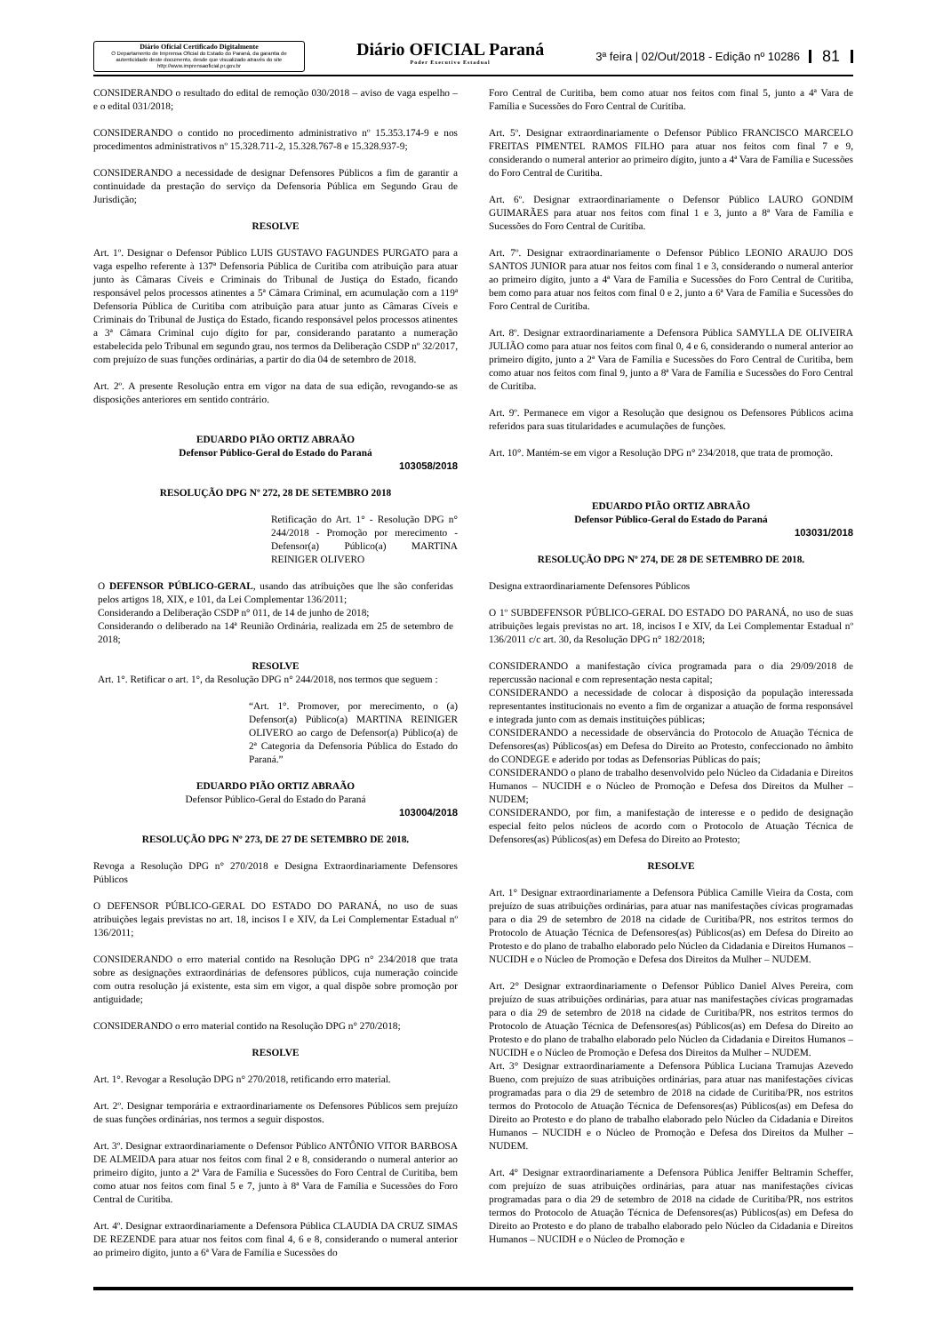Diário Oficial Certificado Digitalmente
O Departamento de Imprensa Oficial do Estado do Paraná, da garantia de autenticidade deste documento, desde que visualizado através do site http://www.imprensaoficial.pr.gov.br
Diário OFICIAL Paraná
Poder Executivo Estadual
3ª feira | 02/Out/2018 - Edição nº 10286
81
CONSIDERANDO o resultado do edital de remoção 030/2018 – aviso de vaga espelho – e o edital 031/2018;
CONSIDERANDO o contido no procedimento administrativo nº 15.353.174-9 e nos procedimentos administrativos nº 15.328.711-2, 15.328.767-8 e 15.328.937-9;
CONSIDERANDO a necessidade de designar Defensores Públicos a fim de garantir a continuidade da prestação do serviço da Defensoria Pública em Segundo Grau de Jurisdição;
RESOLVE
Art. 1º. Designar o Defensor Público LUIS GUSTAVO FAGUNDES PURGATO para a vaga espelho referente à 137ª Defensoria Pública de Curitiba com atribuição para atuar junto às Câmaras Cíveis e Criminais do Tribunal de Justiça do Estado, ficando responsável pelos processos atinentes a 5ª Câmara Criminal, em acumulação com a 119ª Defensoria Pública de Curitiba com atribuição para atuar junto as Câmaras Cíveis e Criminais do Tribunal de Justiça do Estado, ficando responsável pelos processos atinentes a 3ª Câmara Criminal cujo dígito for par, considerando paratanto a numeração estabelecida pelo Tribunal em segundo grau, nos termos da Deliberação CSDP nº 32/2017, com prejuízo de suas funções ordinárias, a partir do dia 04 de setembro de 2018.
Art. 2º. A presente Resolução entra em vigor na data de sua edição, revogando-se as disposições anteriores em sentido contrário.
EDUARDO PIÃO ORTIZ ABRAÃO
Defensor Público-Geral do Estado do Paraná
103058/2018
RESOLUÇÃO DPG Nº 272, 28 DE SETEMBRO 2018
Retificação do Art. 1° - Resolução DPG n° 244/2018 - Promoção por merecimento - Defensor(a) Público(a) MARTINA REINIGER OLIVERO
O DEFENSOR PÚBLICO-GERAL, usando das atribuições que lhe são conferidas pelos artigos 18, XIX, e 101, da Lei Complementar 136/2011;
Considerando a Deliberação CSDP n° 011, de 14 de junho de 2018;
Considerando o deliberado na 14ª Reunião Ordinária, realizada em 25 de setembro de 2018;
RESOLVE
Art. 1°. Retificar o art. 1°, da Resolução DPG n° 244/2018, nos termos que seguem :
“Art. 1°. Promover, por merecimento, o (a) Defensor(a) Público(a) MARTINA REINIGER OLIVERO ao cargo de Defensor(a) Público(a) de 2ª Categoria da Defensoria Pública do Estado do Paraná.”
EDUARDO PIÃO ORTIZ ABRAÃO
Defensor Público-Geral do Estado do Paraná
103004/2018
RESOLUÇÃO DPG Nº 273, DE 27 DE SETEMBRO DE 2018.
Revoga a Resolução DPG n° 270/2018 e Designa Extraordinariamente Defensores Públicos
O DEFENSOR PÚBLICO-GERAL DO ESTADO DO PARANÁ, no uso de suas atribuições legais previstas no art. 18, incisos I e XIV, da Lei Complementar Estadual nº 136/2011;
CONSIDERANDO o erro material contido na Resolução DPG n° 234/2018 que trata sobre as designações extraordinárias de defensores públicos, cuja numeração coincide com outra resolução já existente, esta sim em vigor, a qual dispõe sobre promoção por antiguidade;
CONSIDERANDO o erro material contido na Resolução DPG n° 270/2018;
RESOLVE
Art. 1°. Revogar a Resolução DPG n° 270/2018, retificando erro material.
Art. 2º. Designar temporária e extraordinariamente os Defensores Públicos sem prejuízo de suas funções ordinárias, nos termos a seguir dispostos.
Art. 3º. Designar extraordinariamente o Defensor Público ANTÔNIO VITOR BARBOSA DE ALMEIDA para atuar nos feitos com final 2 e 8, considerando o numeral anterior ao primeiro dígito, junto a 2ª Vara de Família e Sucessões do Foro Central de Curitiba, bem como atuar nos feitos com final 5 e 7, junto à 8ª Vara de Família e Sucessões do Foro Central de Curitiba.
Art. 4º. Designar extraordinariamente a Defensora Pública CLAUDIA DA CRUZ SIMAS DE REZENDE para atuar nos feitos com final 4, 6 e 8, considerando o numeral anterior ao primeiro dígito, junto a 6ª Vara de Família e Sucessões do
Foro Central de Curitiba, bem como atuar nos feitos com final 5, junto a 4ª Vara de Família e Sucessões do Foro Central de Curitiba.
Art. 5º. Designar extraordinariamente o Defensor Público FRANCISCO MARCELO FREITAS PIMENTEL RAMOS FILHO para atuar nos feitos com final 7 e 9, considerando o numeral anterior ao primeiro dígito, junto a 4ª Vara de Família e Sucessões do Foro Central de Curitiba.
Art. 6º. Designar extraordinariamente o Defensor Público LAURO GONDIM GUIMARÃES para atuar nos feitos com final 1 e 3, junto a 8ª Vara de Família e Sucessões do Foro Central de Curitiba.
Art. 7º. Designar extraordinariamente o Defensor Público LEONIO ARAUJO DOS SANTOS JUNIOR para atuar nos feitos com final 1 e 3, considerando o numeral anterior ao primeiro dígito, junto a 4ª Vara de Família e Sucessões do Foro Central de Curitiba, bem como para atuar nos feitos com final 0 e 2, junto a 6ª Vara de Família e Sucessões do Foro Central de Curitiba.
Art. 8º. Designar extraordinariamente a Defensora Pública SAMYLLA DE OLIVEIRA JULIÃO como para atuar nos feitos com final 0, 4 e 6, considerando o numeral anterior ao primeiro dígito, junto a 2ª Vara de Família e Sucessões do Foro Central de Curitiba, bem como atuar nos feitos com final 9, junto a 8ª Vara de Família e Sucessões do Foro Central de Curitiba.
Art. 9º. Permanece em vigor a Resolução que designou os Defensores Públicos acima referidos para suas titularidades e acumulações de funções.
Art. 10°. Mantém-se em vigor a Resolução DPG n° 234/2018, que trata de promoção.
EDUARDO PIÃO ORTIZ ABRAÃO
Defensor Público-Geral do Estado do Paraná
103031/2018
RESOLUÇÃO DPG Nº 274, DE 28 DE SETEMBRO DE 2018.
Designa extraordinariamente Defensores Públicos
O 1º SUBDEFENSOR PÚBLICO-GERAL DO ESTADO DO PARANÁ, no uso de suas atribuições legais previstas no art. 18, incisos I e XIV, da Lei Complementar Estadual nº 136/2011 c/c art. 30, da Resolução DPG n° 182/2018;
CONSIDERANDO a manifestação cívica programada para o dia 29/09/2018 de repercussão nacional e com representação nesta capital;
CONSIDERANDO a necessidade de colocar à disposição da população interessada representantes institucionais no evento a fim de organizar a atuação de forma responsável e integrada junto com as demais instituições públicas;
CONSIDERANDO a necessidade de observância do Protocolo de Atuação Técnica de Defensores(as) Públicos(as) em Defesa do Direito ao Protesto, confeccionado no âmbito do CONDEGE e aderido por todas as Defensorias Públicas do país;
CONSIDERANDO o plano de trabalho desenvolvido pelo Núcleo da Cidadania e Direitos Humanos – NUCIDH e o Núcleo de Promoção e Defesa dos Direitos da Mulher – NUDEM;
CONSIDERANDO, por fim, a manifestação de interesse e o pedido de designação especial feito pelos núcleos de acordo com o Protocolo de Atuação Técnica de Defensores(as) Públicos(as) em Defesa do Direito ao Protesto;
RESOLVE
Art. 1° Designar extraordinariamente a Defensora Pública Camille Vieira da Costa, com prejuízo de suas atribuições ordinárias, para atuar nas manifestações cívicas programadas para o dia 29 de setembro de 2018 na cidade de Curitiba/PR, nos estritos termos do Protocolo de Atuação Técnica de Defensores(as) Públicos(as) em Defesa do Direito ao Protesto e do plano de trabalho elaborado pelo Núcleo da Cidadania e Direitos Humanos – NUCIDH e o Núcleo de Promoção e Defesa dos Direitos da Mulher – NUDEM.
Art. 2° Designar extraordinariamente o Defensor Público Daniel Alves Pereira, com prejuízo de suas atribuições ordinárias, para atuar nas manifestações cívicas programadas para o dia 29 de setembro de 2018 na cidade de Curitiba/PR, nos estritos termos do Protocolo de Atuação Técnica de Defensores(as) Públicos(as) em Defesa do Direito ao Protesto e do plano de trabalho elaborado pelo Núcleo da Cidadania e Direitos Humanos – NUCIDH e o Núcleo de Promoção e Defesa dos Direitos da Mulher – NUDEM.
Art. 3° Designar extraordinariamente a Defensora Pública Luciana Tramujas Azevedo Bueno, com prejuízo de suas atribuições ordinárias, para atuar nas manifestações cívicas programadas para o dia 29 de setembro de 2018 na cidade de Curitiba/PR, nos estritos termos do Protocolo de Atuação Técnica de Defensores(as) Públicos(as) em Defesa do Direito ao Protesto e do plano de trabalho elaborado pelo Núcleo da Cidadania e Direitos Humanos – NUCIDH e o Núcleo de Promoção e Defesa dos Direitos da Mulher – NUDEM.
Art. 4° Designar extraordinariamente a Defensora Pública Jeniffer Beltramin Scheffer, com prejuízo de suas atribuições ordinárias, para atuar nas manifestações cívicas programadas para o dia 29 de setembro de 2018 na cidade de Curitiba/PR, nos estritos termos do Protocolo de Atuação Técnica de Defensores(as) Públicos(as) em Defesa do Direito ao Protesto e do plano de trabalho elaborado pelo Núcleo da Cidadania e Direitos Humanos – NUCIDH e o Núcleo de Promoção e